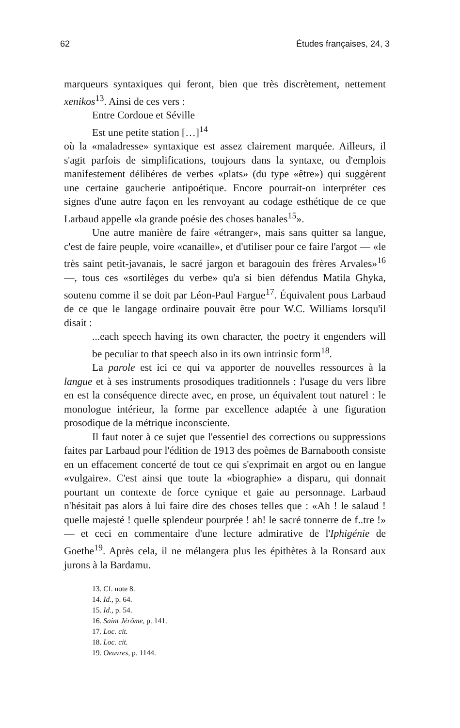62 Études françaises, 24, 3
marqueurs syntaxiques qui feront, bien que très discrètement, nettement xenikos<sup>13</sup>. Ainsi de ces vers :
Entre Cordoue et Séville
Est une petite station […]<sup>14</sup>
où la «maladresse» syntaxique est assez clairement marquée. Ailleurs, il s'agit parfois de simplifications, toujours dans la syntaxe, ou d'emplois manifestement délibéres de verbes «plats» (du type «être») qui suggèrent une certaine gaucherie antipoétique. Encore pourrait-on interpréter ces signes d'une autre façon en les renvoyant au codage esthétique de ce que Larbaud appelle «la grande poésie des choses banales<sup>15</sup>».
Une autre manière de faire «étranger», mais sans quitter sa langue, c'est de faire peuple, voire «canaille», et d'utiliser pour ce faire l'argot — «le très saint petit-javanais, le sacré jargon et baragouin des frères Arvales»<sup>16</sup> —, tous ces «sortilèges du verbe» qu'a si bien défendus Matila Ghyka, soutenu comme il se doit par Léon-Paul Fargue<sup>17</sup>. Équivalent pous Larbaud de ce que le langage ordinaire pouvait être pour W.C. Williams lorsqu'il disait :
...each speech having its own character, the poetry it engenders will be peculiar to that speech also in its own intrinsic form<sup>18</sup>.
La parole est ici ce qui va apporter de nouvelles ressources à la langue et à ses instruments prosodiques traditionnels : l'usage du vers libre en est la conséquence directe avec, en prose, un équivalent tout naturel : le monologue intérieur, la forme par excellence adaptée à une figuration prosodique de la métrique inconsciente.
Il faut noter à ce sujet que l'essentiel des corrections ou suppressions faites par Larbaud pour l'édition de 1913 des poèmes de Barnabooth consiste en un effacement concerté de tout ce qui s'exprimait en argot ou en langue «vulgaire». C'est ainsi que toute la «biographie» a disparu, qui donnait pourtant un contexte de force cynique et gaie au personnage. Larbaud n'hésitait pas alors à lui faire dire des choses telles que : «Ah ! le salaud ! quelle majesté ! quelle splendeur pourprée ! ah! le sacré tonnerre de f..tre !» — et ceci en commentaire d'une lecture admirative de l'Iphigénie de Goethe<sup>19</sup>. Après cela, il ne mélangera plus les épithètes à la Ronsard aux jurons à la Bardamu.
13. Cf. note 8.
14. Id., p. 64.
15. Id., p. 54.
16. Saint Jérôme, p. 141.
17. Loc. cit.
18. Loc. cit.
19. Oeuvres, p. 1144.